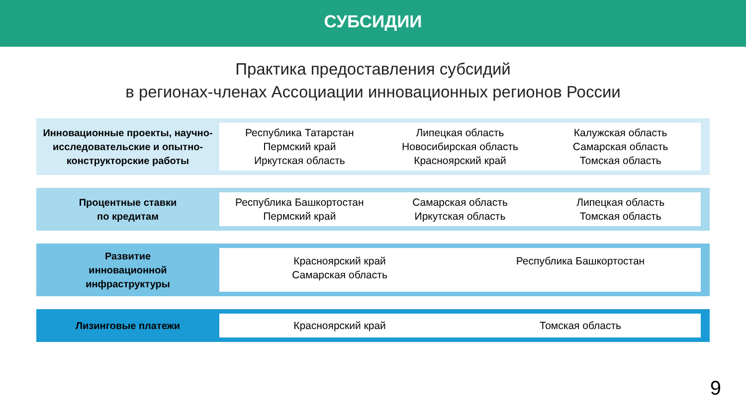СУБСИДИИ
Практика предоставления субсидий
в регионах-членах Ассоциации инновационных регионов России
Инновационные проекты, научно-исследовательские и опытно-конструкторские работы
Республика Татарстан
Пермский край
Иркутская область
Липецкая область
Новосибирская область
Красноярский край
Калужская область
Самарская область
Томская область
Процентные ставки
по кредитам
Республика Башкортостан
Пермский край
Самарская область
Иркутская область
Липецкая область
Томская область
Развитие
инновационной
инфраструктуры
Красноярский край
Самарская область
Республика Башкортостан
Лизинговые платежи
Красноярский край Томская область
9